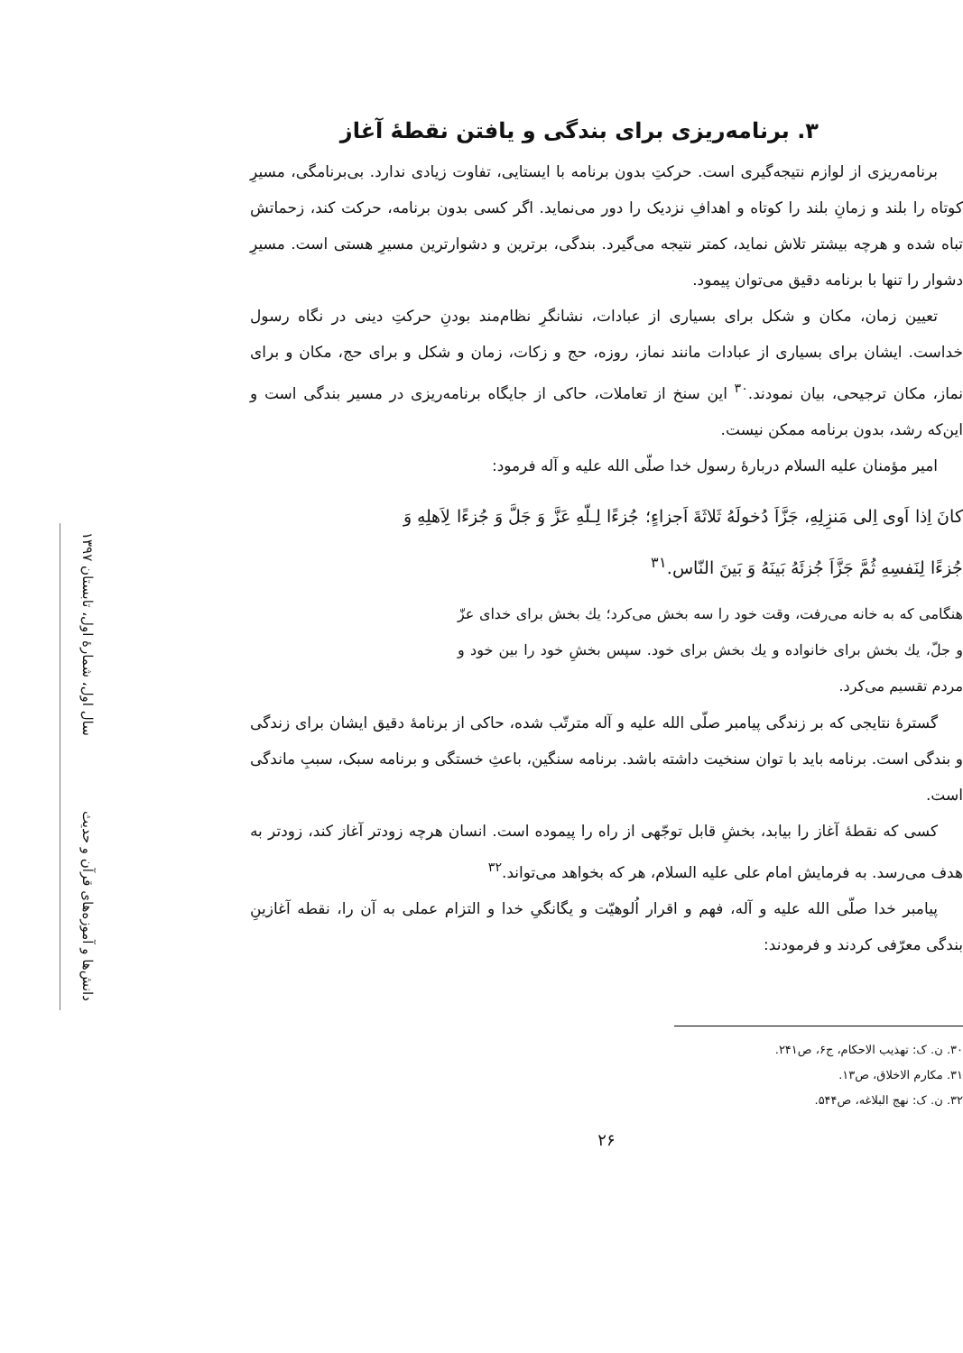۳. برنامه‌ریزی برای بندگی و یافتن نقطهٔ آغاز
برنامه‌ریزی از لوازم نتیجه‌گیری است. حرکتِ بدون برنامه با ایستایی، تفاوت زیادی ندارد. بی‌برنامگی، مسیرِ کوتاه را بلند و زمانِ بلند را کوتاه و اهدافِ نزدیک را دور می‌نماید. اگر کسی بدون برنامه، حرکت کند، زحماتش تباه شده و هرچه بیشتر تلاش نماید، کمتر نتیجه می‌گیرد. بندگی، برترین و دشوارترین مسیرِ هستی است. مسیرِ دشوار را تنها با برنامه دقیق می‌توان پیمود.
تعیین زمان، مکان و شکل برای بسیاری از عبادات، نشانگرِ نظام‌مند بودنِ حرکتِ دینی در نگاه رسول خداست. ایشان برای بسیاری از عبادات مانند نماز، روزه، حج و زکات، زمان و شکل و برای حج، مکان و برای نماز، مکان ترجیحی، بیان نمودند.<sup>۳۰</sup> این سنخ از تعاملات، حاکی از جایگاه برنامه‌ریزی در مسیر بندگی است و این‌که رشد، بدون برنامه ممکن نیست.
امیر مؤمنان علیه السلام دربارهٔ رسول خدا صلّی الله علیه و آله فرمود:
كانَ اِذا اَوى اِلى مَنزِلِهِ، جَزَّاَ دُخولَهُ ثَلاثَةَ اَجزاءٍ؛ جُزءًا لِـلّهِ عَزَّ وَ جَلَّ وَ جُزءًا لِاَهلِهِ وَ جُزءًا لِنَفسِهِ ثُمَّ جَزَّاَ جُزئَهُ بَينَهُ وَ بَينَ النّاس.<sup>۳۱</sup>
هنگامی که به خانه می‌رفت، وقت خود را سه بخش می‌کرد؛ یك بخش برای خدای عزّ و جلّ، یك بخش برای خانواده و یك بخش برای خود. سپس بخشِ خود را بین خود و مردم تقسیم می‌کرد.
گسترهٔ نتایجی که بر زندگی پیامبر صلّی الله علیه و آله مترتّب شده، حاکی از برنامهٔ دقیق ایشان برای زندگی و بندگی است. برنامه باید با توان سنخیت داشته باشد. برنامه سنگین، باعثِ خستگی و برنامه سبک، سببِ ماندگی است.
کسی که نقطهٔ آغاز را بیابد، بخشِ قابل توجّهی از راه را پیموده است. انسان هرچه زودتر آغاز کند، زودتر به هدف می‌رسد. به فرمایش امام علی علیه السلام، هر که بخواهد می‌تواند.<sup>۳۲</sup>
پیامبر خدا صلّی الله علیه و آله، فهم و اقرار اُلوهیّت و یگانگیِ خدا و التزام عملی به آن را، نقطه آغازینِ بندگی معرّفی کردند و فرمودند:
۳۰. ن. ک: تهذیب الاحکام، ج۶، ص۲۴۱.
۳۱. مکارم الاخلاق، ص۱۳.
۳۲. ن. ک: نهج البلاغه، ص۵۴۴.
۲۶
دانش‌ها و آموزه‌های قرآن و حدیث سال اول، شمارهٔ اول، تابستان ۱۳۹۷